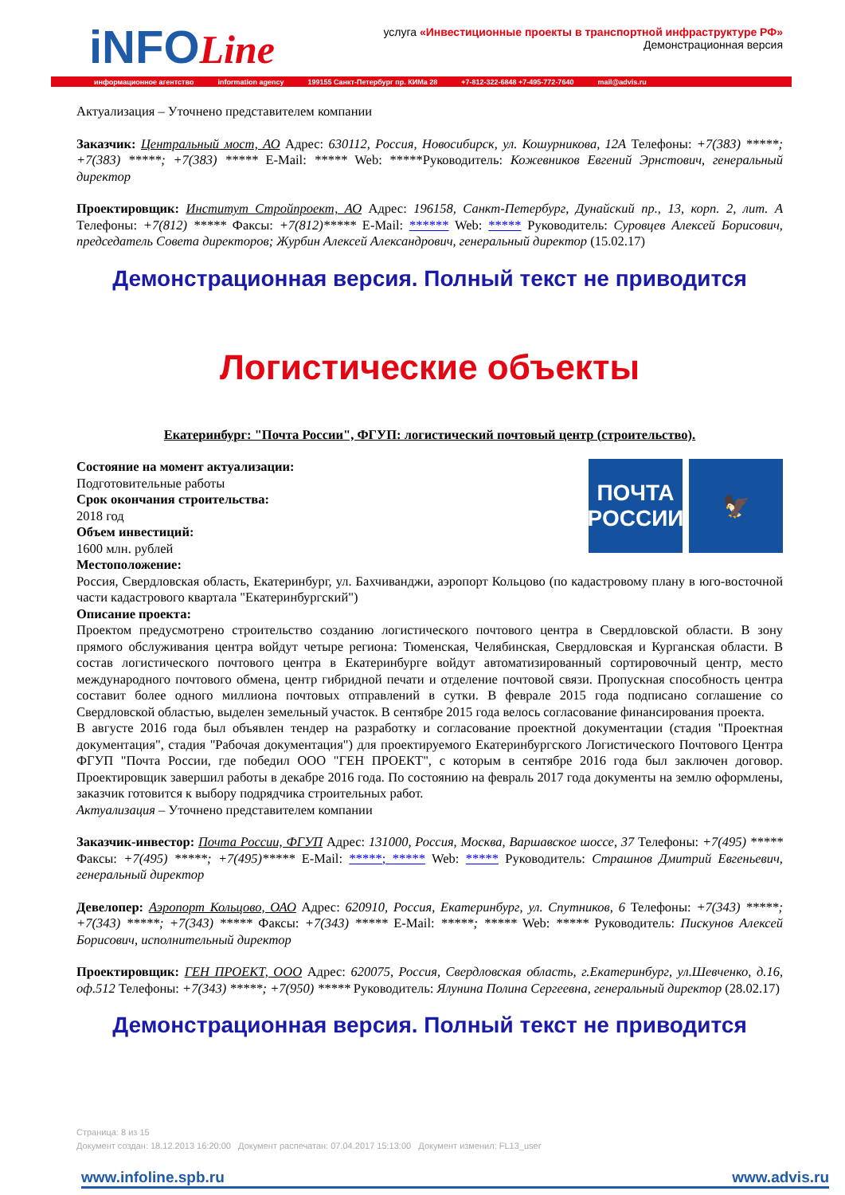iNFOLine
услуга «Инвестиционные проекты в транспортной инфраструктуре РФ»
Демонстрационная версия
информационное агентство information agency 199155 Санкт-Петербург пр. КИМа 28 +7-812-322-6848 +7-495-772-7640 mail@advis.ru
Актуализация – Уточнено представителем компании
Заказчик: Центральный мост, АО Адрес: 630112, Россия, Новосибирск, ул. Кошурникова, 12А Телефоны: +7(383) *****; +7(383) *****; +7(383) ***** E-Mail: ***** Web: *****Руководитель: Кожевников Евгений Эрнстович, генеральный директор
Проектировщик: Институт Стройпроект, АО Адрес: 196158, Санкт-Петербург, Дунайский пр., 13, корп. 2, лит. А Телефоны: +7(812) ***** Факсы: +7(812)***** E-Mail: ****** Web: ***** Руководитель: Суровцев Алексей Борисович, председатель Совета директоров; Журбин Алексей Александрович, генеральный директор (15.02.17)
Демонстрационная версия. Полный текст не приводится
Логистические объекты
Екатеринбург: "Почта России", ФГУП: логистический почтовый центр (строительство).
ПОЧТА
РОССИИ
🦅
Состояние на момент актуализации:
Подготовительные работы
Срок окончания строительства:
2018 год
Объем инвестиций:
1600 млн. рублей
Местоположение:
Россия, Свердловская область, Екатеринбург, ул. Бахчиванджи, аэропорт Кольцово (по кадастровому плану в юго-восточной части кадастрового квартала "Екатеринбургский")
Описание проекта:
Проектом предусмотрено строительство созданию логистического почтового центра в Свердловской области. В зону прямого обслуживания центра войдут четыре региона: Тюменская, Челябинская, Свердловская и Курганская области. В состав логистического почтового центра в Екатеринбурге войдут автоматизированный сортировочный центр, место международного почтового обмена, центр гибридной печати и отделение почтовой связи. Пропускная способность центра составит более одного миллиона почтовых отправлений в сутки. В феврале 2015 года подписано соглашение со Свердловской областью, выделен земельный участок. В сентябре 2015 года велось согласование финансирования проекта.
В августе 2016 года был объявлен тендер на разработку и согласование проектной документации (стадия "Проектная документация", стадия "Рабочая документация") для проектируемого Екатеринбургского Логистического Почтового Центра ФГУП "Почта России, где победил ООО "ГЕН ПРОЕКТ", с которым в сентябре 2016 года был заключен договор. Проектировщик завершил работы в декабре 2016 года. По состоянию на февраль 2017 года документы на землю оформлены, заказчик готовится к выбору подрядчика строительных работ.
Актуализация – Уточнено представителем компании
Заказчик-инвестор: Почта России, ФГУП Адрес: 131000, Россия, Москва, Варшавское шоссе, 37 Телефоны: +7(495) ***** Факсы: +7(495) *****; +7(495)***** E-Mail: *****; ***** Web: ***** Руководитель: Страшнов Дмитрий Евгеньевич, генеральный директор
Девелопер: Аэропорт Кольцово, ОАО Адрес: 620910, Россия, Екатеринбург, ул. Спутников, 6 Телефоны: +7(343) *****; +7(343) *****; +7(343) ***** Факсы: +7(343) ***** E-Mail: *****; ***** Web: ***** Руководитель: Пискунов Алексей Борисович, исполнительный директор
Проектировщик: ГЕН ПРОЕКТ, ООО Адрес: 620075, Россия, Свердловская область, г.Екатеринбург, ул.Шевченко, д.16, оф.512 Телефоны: +7(343) *****; +7(950) ***** Руководитель: Ялунина Полина Сергеевна, генеральный директор (28.02.17)
Демонстрационная версия. Полный текст не приводится
Страница: 8 из 15
Документ создан: 18.12.2013 16:20:00 Документ распечатан: 07.04.2017 15:13:00 Документ изменил: FL13_user
www.infoline.spb.ru www.advis.ru